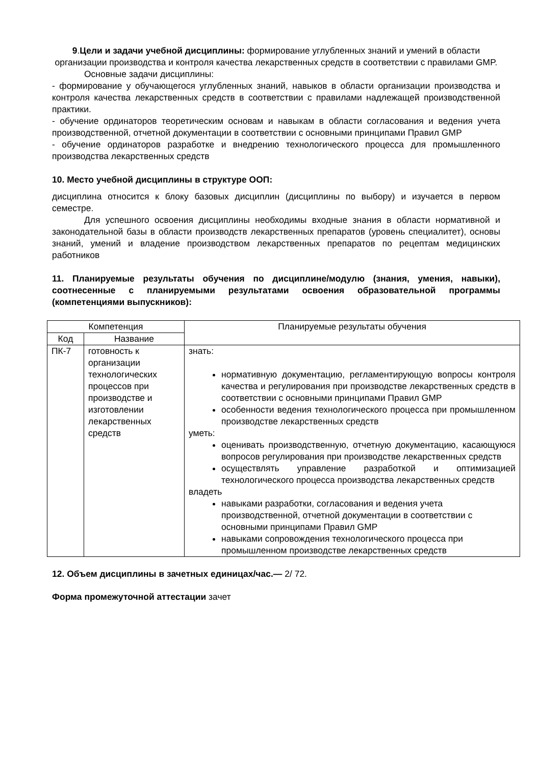9.Цели и задачи учебной дисциплины: формирование углубленных знаний и умений в области организации производства и контроля качества лекарственных средств в соответствии с правилами GMP.
Основные задачи дисциплины:
- формирование у обучающегося углубленных знаний, навыков в области организации производства и контроля качества лекарственных средств в соответствии с правилами надлежащей производственной практики.
- обучение ординаторов теоретическим основам и навыкам в области согласования и ведения учета производственной, отчетной документации в соответствии с основными принципами Правил GMP
- обучение ординаторов разработке и внедрению технологического процесса для промышленного производства лекарственных средств
10. Место учебной дисциплины в структуре ООП:
дисциплина относится к блоку базовых дисциплин (дисциплины по выбору) и изучается в первом семестре.
Для успешного освоения дисциплины необходимы входные знания в области нормативной и законодательной базы в области производств лекарственных препаратов (уровень специалитет), основы знаний, умений и владение производством лекарственных препаратов по рецептам медицинских работников
11. Планируемые результаты обучения по дисциплине/модулю (знания, умения, навыки), соотнесенные с планируемыми результатами освоения образовательной программы (компетенциями выпускников):
| Компетенция | | Планируемые результаты обучения |
| --- | --- | --- |
| Код | Название | |
| ПК-7 | готовность к организации технологических процессов при производстве и изготовлении лекарственных средств | знать: нормативную документацию, регламентирующую вопросы контроля качества и регулирования при производстве лекарственных средств в соответствии с основными принципами Правил GMP особенности ведения технологического процесса при промышленном производстве лекарственных средств уметь: оценивать производственную, отчетную документацию, касающуюся вопросов регулирования при производстве лекарственных средств осуществлять управление разработкой и оптимизацией технологического процесса производства лекарственных средств владеть навыками разработки, согласования и ведения учета производственной, отчетной документации в соответствии с основными принципами Правил GMP навыками сопровождения технологического процесса при промышленном производстве лекарственных средств |
12. Объем дисциплины в зачетных единицах/час.— 2/ 72.
Форма промежуточной аттестации зачет